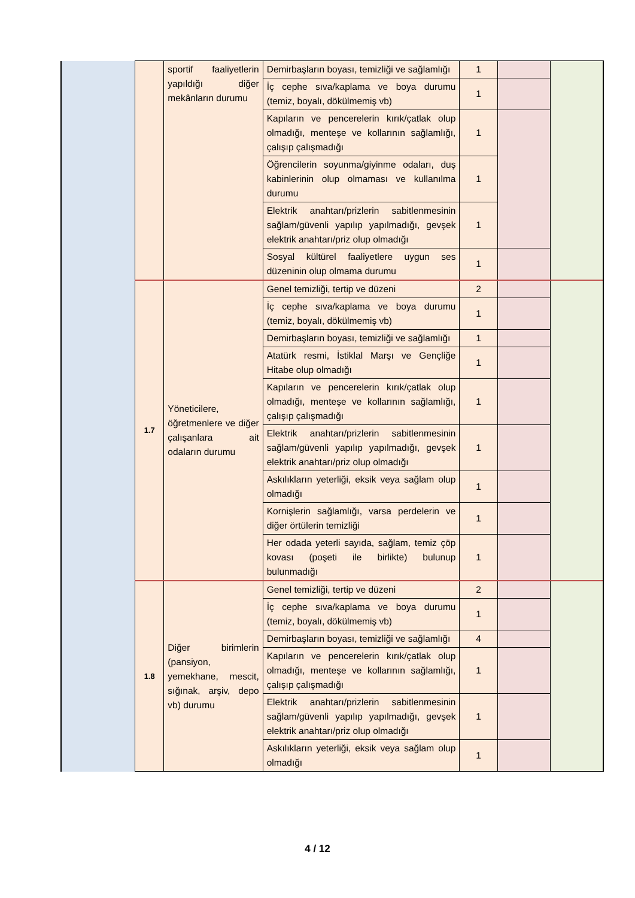| | | sportif faaliyetlerin yapıldığı diğer mekânların durumu | Demirbaşların boyası, temizliği ve sağlamlığı | 1 | | |
| | | | İç cephe sıva/kaplama ve boya durumu (temiz, boyalı, dökülmemiş vb) | 1 | | |
| | | | Kapıların ve pencerelerin kırık/çatlak olup olmadığı, menteşe ve kollarının sağlamlığı, çalışıp çalışmadığı | 1 | | |
| | | | Öğrencilerin soyunma/giyinme odaları, duş kabinlerinin olup olmaması ve kullanılma durumu | 1 | | |
| | | | Elektrik anahtarı/prizlerin sabitlenmesinin sağlam/güvenli yapılıp yapılmadığı, gevşek elektrik anahtarı/priz olup olmadığı | 1 | | |
| | | | Sosyal kültürel faaliyetlere uygun ses düzeninin olup olmama durumu | 1 | | |
| | 1.7 | Yöneticilere, öğretmenlere ve diğer çalışanlara ait odaların durumu | Genel temizliği, tertip ve düzeni | 2 | | |
| | | | İç cephe sıva/kaplama ve boya durumu (temiz, boyalı, dökülmemiş vb) | 1 | | |
| | | | Demirbaşların boyası, temizliği ve sağlamlığı | 1 | | |
| | | | Atatürk resmi, İstiklal Marşı ve Gençliğe Hitabe olup olmadığı | 1 | | |
| | | | Kapıların ve pencerelerin kırık/çatlak olup olmadığı, menteşe ve kollarının sağlamlığı, çalışıp çalışmadığı | 1 | | |
| | | | Elektrik anahtarı/prizlerin sabitlenmesinin sağlam/güvenli yapılıp yapılmadığı, gevşek elektrik anahtarı/priz olup olmadığı | 1 | | |
| | | | Askılıkların yeterliği, eksik veya sağlam olup olmadığı | 1 | | |
| | | | Kornişlerin sağlamlığı, varsa perdelerin ve diğer örtülerin temizliği | 1 | | |
| | | | Her odada yeterli sayıda, sağlam, temiz çöp kovası (poşeti ile birlikte) bulunup bulunmadığı | 1 | | |
| | 1.8 | Diğer birimlerin (pansiyon, yemekhane, mescit, sığınak, arşiv, depo vb) durumu | Genel temizliği, tertip ve düzeni | 2 | | |
| | | | İç cephe sıva/kaplama ve boya durumu (temiz, boyalı, dökülmemiş vb) | 1 | | |
| | | | Demirbaşların boyası, temizliği ve sağlamlığı | 4 | | |
| | | | Kapıların ve pencerelerin kırık/çatlak olup olmadığı, menteşe ve kollarının sağlamlığı, çalışıp çalışmadığı | 1 | | |
| | | | Elektrik anahtarı/prizlerin sabitlenmesinin sağlam/güvenli yapılıp yapılmadığı, gevşek elektrik anahtarı/priz olup olmadığı | 1 | | |
| | | | Askılıkların yeterliği, eksik veya sağlam olup olmadığı | 1 | | |
4 / 12